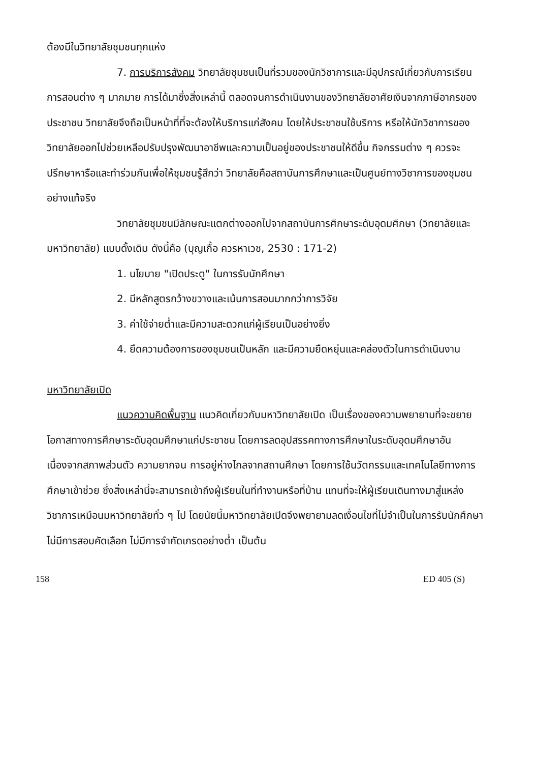ต้องมีในวิทยาลัยชุมชนทุกแห่ง
7. การบริการสังคม วิทยาลัยชุมชนเป็นที่รวมของนักวิชาการและมีอุปกรณ์เกี่ยวกับการเรียนการสอนต่าง ๆ มากมาย การได้มาซึ่งสิ่งเหล่านี้ ตลอดจนการดำเนินงานของวิทยาลัยอาศัยเงินจากภาษีอากรของประชาชน วิทยาลัยจึงถือเป็นหน้าที่ที่จะต้องให้บริการแก่สังคม โดยให้ประชาชนใช้บริการ หรือให้นักวิชาการของวิทยาลัยออกไปช่วยเหลือปรับปรุงพัฒนาอาชีพและความเป็นอยู่ของประชาชนให้ดีขึ้น กิจกรรมต่าง ๆ ควรจะปรึกษาหารือและทำร่วมกันเพื่อให้ชุมชนรู้สึกว่า วิทยาลัยคือสถาบันการศึกษาและเป็นศูนย์ทางวิชาการของชุมชนอย่างแท้จริง
วิทยาลัยชุมชนมีลักษณะแตกต่างออกไปจากสถาบันการศึกษาระดับอุดมศึกษา (วิทยาลัยและมหาวิทยาลัย) แบบดั้งเดิม ดังนี้คือ (บุญเกื้อ ควรหาเวช, 2530 : 171-2)
1. นโยบาย "เปิดประตู" ในการรับนักศึกษา
2. มีหลักสูตรกว้างขวางและเน้นการสอนมากกว่าการวิจัย
3. ค่าใช้จ่ายต่ำและมีความสะดวกแก่ผู้เรียนเป็นอย่างยิ่ง
4. ยึดความต้องการของชุมชนเป็นหลัก และมีความยืดหยุ่นและคล่องตัวในการดำเนินงาน
มหาวิทยาลัยเปิด
แนวความคิดพื้นฐาน แนวคิดเกี่ยวกับมหาวิทยาลัยเปิด เป็นเรื่องของความพยายามที่จะขยายโอกาสทางการศึกษาระดับอุดมศึกษาแก่ประชาชน โดยการลดอุปสรรคทางการศึกษาในระดับอุดมศึกษาอันเนื่องจากสภาพส่วนตัว ความยากจน การอยู่ห่างไกลจากสถานศึกษา โดยการใช้นวัตกรรมและเทคโนโลยีทางการศึกษาเข้าช่วย ซึ่งสิ่งเหล่านี้จะสามารถเข้าถึงผู้เรียนในที่ทำงานหรือที่บ้าน แทนที่จะให้ผู้เรียนเดินทางมาสู่แหล่งวิชาการเหมือนมหาวิทยาลัยทั่ว ๆ ไป โดยนัยนี้มหาวิทยาลัยเปิดจึงพยายามลดเงื่อนไขที่ไม่จำเป็นในการรับนักศึกษา ไม่มีการสอบคัดเลือก ไม่มีการจำกัดเกรดอย่างต่ำ เป็นต้น
158 ED 405 (S)